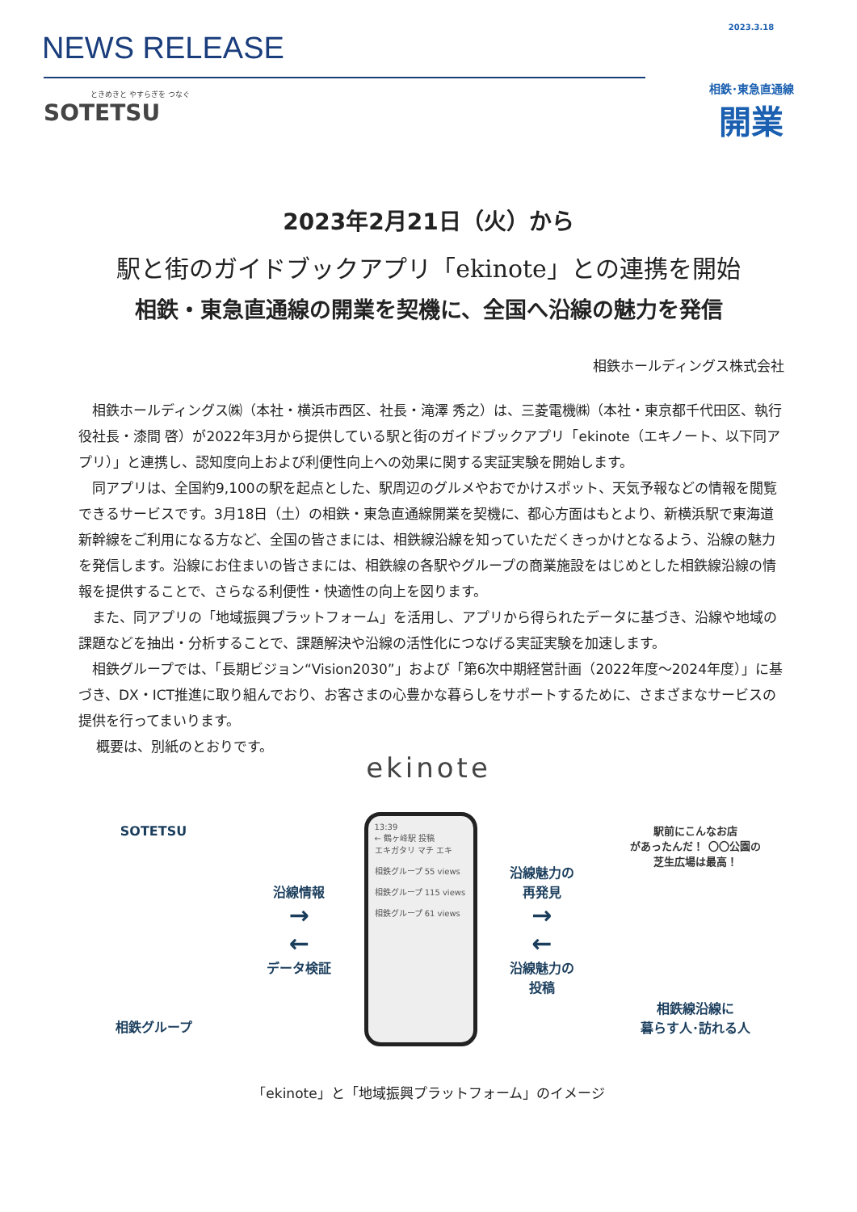NEWS RELEASE
ときめきと やすらぎを つなぐ
SOTETSU
2023.3.18
相鉄･東急直通線
開業
2023年2月21日（火）から
駅と街のガイドブックアプリ「ekinote」との連携を開始
相鉄・東急直通線の開業を契機に、全国へ沿線の魅力を発信
相鉄ホールディングス株式会社
相鉄ホールディングス㈱（本社・横浜市西区、社長・滝澤 秀之）は、三菱電機㈱（本社・東京都千代田区、執行役社長・漆間 啓）が2022年3月から提供している駅と街のガイドブックアプリ「ekinote（エキノート、以下同アプリ）」と連携し、認知度向上および利便性向上への効果に関する実証実験を開始します。
同アプリは、全国約9,100の駅を起点とした、駅周辺のグルメやおでかけスポット、天気予報などの情報を閲覧できるサービスです。3月18日（土）の相鉄・東急直通線開業を契機に、都心方面はもとより、新横浜駅で東海道新幹線をご利用になる方など、全国の皆さまには、相鉄線沿線を知っていただくきっかけとなるよう、沿線の魅力を発信します。沿線にお住まいの皆さまには、相鉄線の各駅やグループの商業施設をはじめとした相鉄線沿線の情報を提供することで、さらなる利便性・快適性の向上を図ります。
また、同アプリの「地域振興プラットフォーム」を活用し、アプリから得られたデータに基づき、沿線や地域の課題などを抽出・分析することで、課題解決や沿線の活性化につなげる実証実験を加速します。
相鉄グループでは、「長期ビジョン“Vision2030”」および「第6次中期経営計画（2022年度～2024年度）」に基づき、DX・ICT推進に取り組んでおり、お客さまの心豊かな暮らしをサポートするために、さまざまなサービスの提供を行ってまいります。
概要は、別紙のとおりです。
ekinote
SOTETSU
相鉄グループ
沿線情報
→
←
データ検証
13:39
← 鶴ヶ峰駅 投稿
エキガタリ マチ エキ
相鉄グループ 55 views
相鉄グループ 115 views
相鉄グループ 61 views
沿線魅力の
再発見
→
←
沿線魅力の
投稿
駅前にこんなお店
があったんだ！ 〇〇公園の
芝生広場は最高！
相鉄線沿線に
暮らす人･訪れる人
「ekinote」と「地域振興プラットフォーム」のイメージ